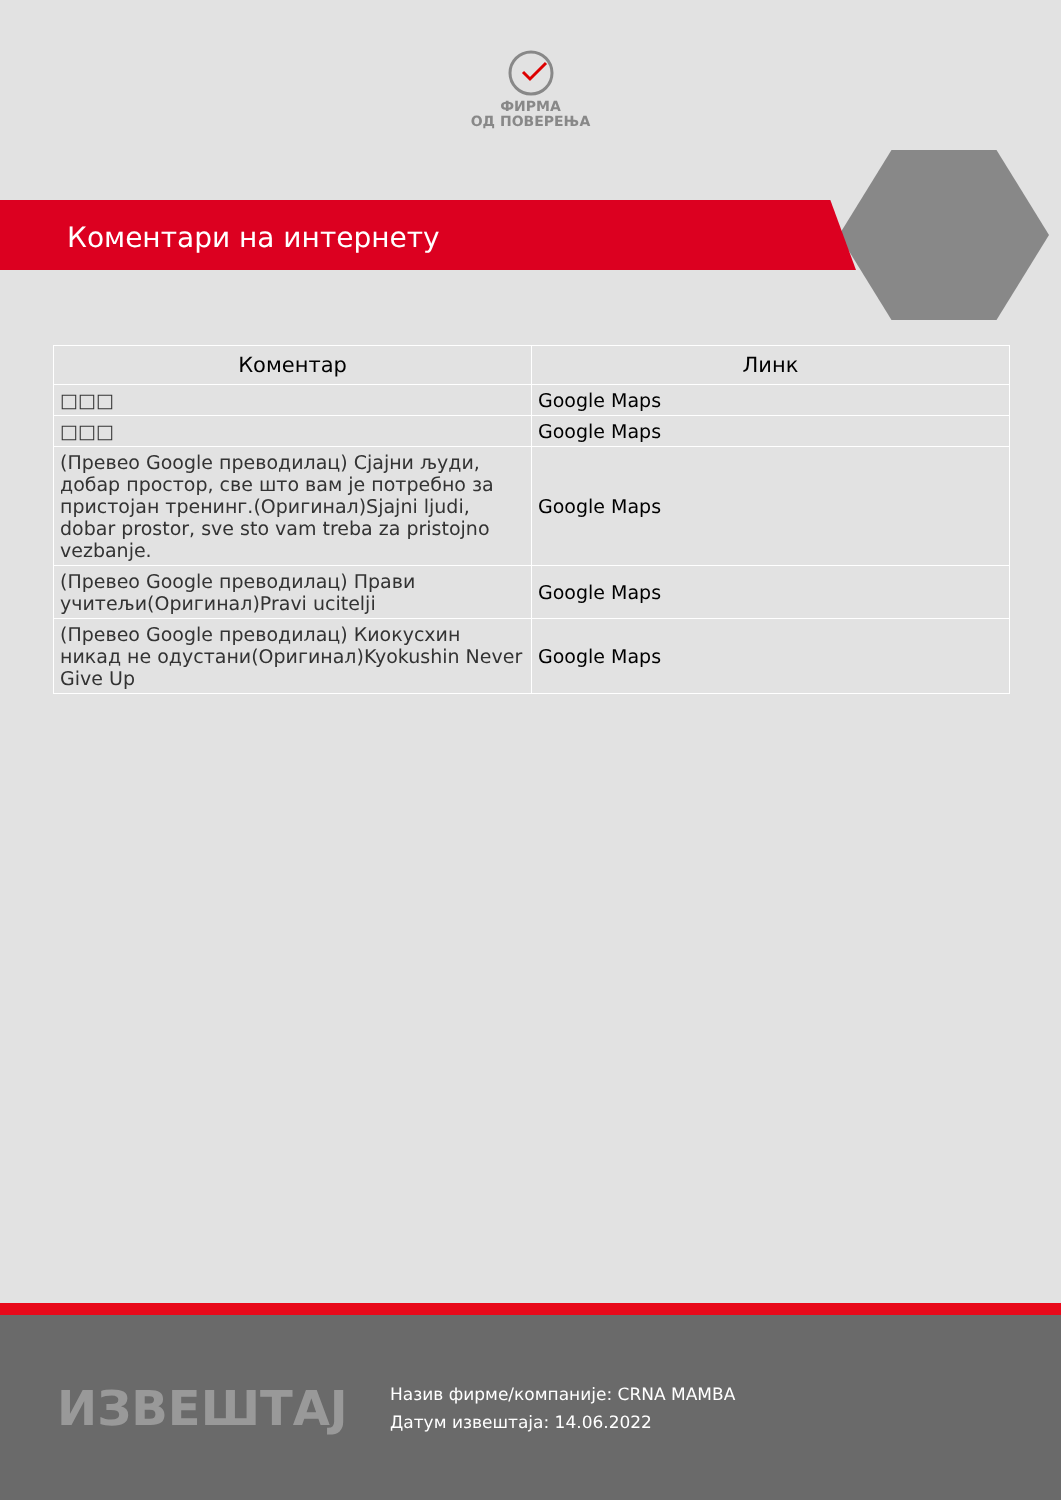ФИРМА
ОД ПОВЕРЕЊА
Коментари на интернету
| Коментар | Линк |
| --- | --- |
| □□□ | Google Maps |
| □□□ | Google Maps |
| (Превео Google преводилац) Сјајни људи, добар простор, све што вам је потребно за пристојан тренинг.(Оригинал)Sjajni ljudi, dobar prostor, sve sto vam treba za pristojno vezbanje. | Google Maps |
| (Превео Google преводилац) Прави учитељи(Оригинал)Pravi ucitelji | Google Maps |
| (Превео Google преводилац) Киокусхин никад не одустани(Оригинал)Kyokushin Never Give Up | Google Maps |
ИЗВЕШТАЈ
Назив фирме/компаније: CRNA MAMBA
Датум извештаја: 14.06.2022